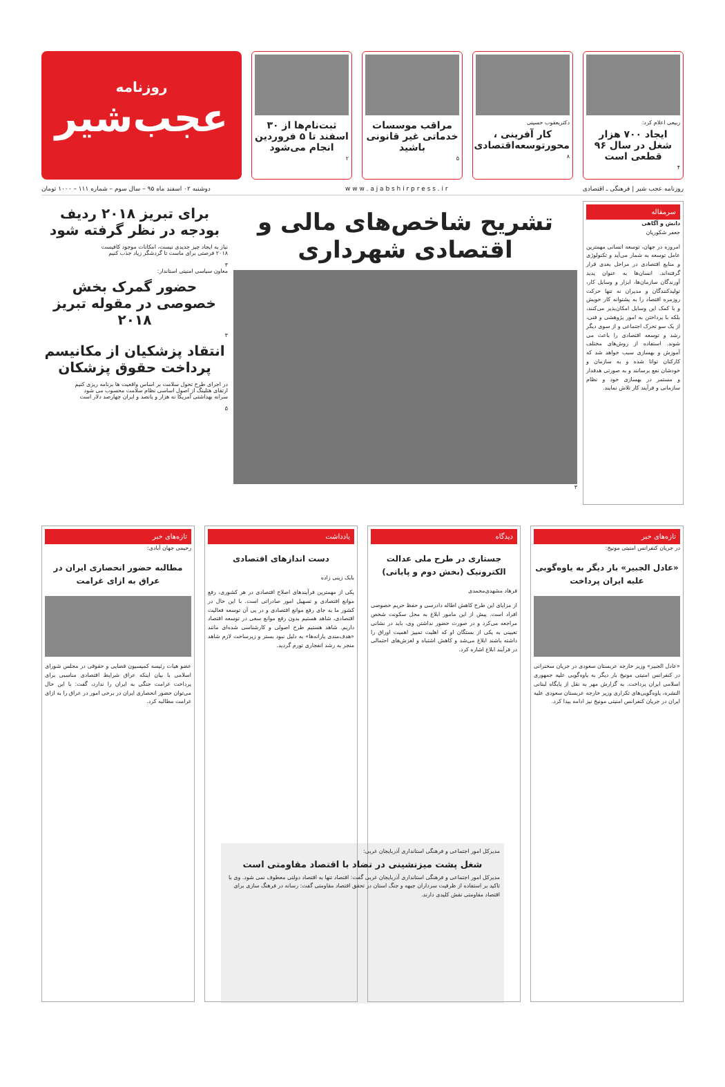ربیعی اعلام کرد:
ایجاد ۷۰۰ هزار شغل در سال ۹۶ قطعی است
۴
دکتریعقوب حسینی
کار آفرینی ، محورتوسعه‌اقتصادی
۸
مراقب موسسات خدماتی غیر قانونی باشید
۵
ثبت‌نام‌ها از ۳۰ اسفند تا ۵ فروردین انجام می‌شود
۲
روزنامه
عجب‌شیر
روزنامه عجب شیر | فرهنگی ـ اقتصادی w w w . a j a b s h i r p r e s s . i r دوشنبه ۰۲ اسفند ماه ۹۵ – سال سوم – شماره ۱۱۱ – ۱۰۰۰ تومان
سرمقاله
دانش و آگاهی
جعفر شکوریان
امروزه در جهان، توسعه انسانی مهمترین عامل توسعه به شمار می‌آید و تکنولوژی و منابع اقتصادی در مراحل بعدی قرار گرفته‌اند. انسان‌ها به عنوان پدید آورندگان سازمان‌ها، ابزار و وسایل کار، تولیدکنندگان و مدیران نه تنها حرکت روزمره اقتصاد را به پشتوانه کار خویش و با کمک این وسایل امکان‌پذیر می‌کنند، بلکه با پرداختن به امور پژوهشی و فنی، از یک سو تحرک اجتماعی و از سوی دیگر رشد و توسعه اقتصادی را باعث می شوند. استفاده از روش‌های مختلف آموزش و بهسازی سبب خواهد شد که کارکنان توانا شده و به سازمان و خودشان نفع برسانند و به صورتی هدفدار و مستمر در بهسازی خود و نظام سازمانی و فرآیند کار تلاش نمایند.
تشریح شاخص‌های مالی و اقتصادی شهرداری
۳
برای تبریز ۲۰۱۸ ردیف بودجه در نظر گرفته شود
نیاز به ایجاد چیز جدیدی نیست، امکانات موجود کافیست
۲۰۱۸ فرصتی برای ماست تا گردشگر زیاد جذب کنیم
۳
معاون سیاسی امنیتی استاندار:
حضور گمرک بخش خصوصی در مقوله تبریز ۲۰۱۸
۳
انتقاد پزشکیان از مکانیسم پرداخت حقوق پزشکان
در اجرای طرح تحول سلامت بر اساس واقعیت ها برنامه ریزی کنیم
ارتقای هتلینگ از اصول اساسی نظام سلامت محسوب می شود
سرانه بهداشتی آمریکا نه هزار و پانصد و ایران چهارصد دلار است
۵
تازه‌های خبر
در جریان کنفرانس امنیتی مونیخ:
«عادل الجبیر» بار دیگر به یاوه‌گویی علیه ایران پرداخت
«عادل الجبیر» وزیر خارجه عربستان سعودی در جریان سخنرانی در کنفرانس امنیتی مونیخ بار دیگر به یاوه‌گویی علیه جمهوری اسلامی ایران پرداخت. به گزارش مهر به نقل از پایگاه لبنانی النشره، یاوه‌گویی‌های تکراری وزیر خارجه عربستان سعودی علیه ایران در جریان کنفرانس امنیتی مونیخ نیز ادامه پیدا کرد.
دیدگاه
جستاری در طرح ملی عدالت الکترونیک (بخش دوم و پایانی)
فرهاد مشهدی‌محمدی
از مزایای این طرح کاهش اطاله دادرسی و حفظ حریم خصوصی افراد است. پیش از این مامور ابلاغ به محل سکونت شخص مراجعه می‌کرد و در صورت حضور نداشتن وی، باید در نشانی تعیینی به یکی از بستگان او که اهلیت تمییز اهمیت اوراق را داشته باشند ابلاغ می‌شد و کاهش اشتباه و لغزش‌های احتمالی در فرآیند ابلاغ اشاره کرد.
یادداشت
دست اندازهای اقتصادی
بابک زینی زاده
یکی از مهمترین فرآیندهای اصلاح اقتصادی در هر کشوری، رفع موانع اقتصادی و تسهیل امور صادراتی است. با این حال در کشور ما به جای رفع موانع اقتصادی و در پی آن توسعه فعالیت اقتصادی، شاهد هستیم بدون رفع موانع سعی در توسعه اقتصاد داریم. شاهد هستیم طرح اصولی و کارشناسی شده‌ای مانند «هدف‌مندی یارانه‌ها» به دلیل نبود بستر و زیرساخت لازم شاهد منجر به رشد انفجاری تورم گردید.
تازه‌های خبر
رحیمی جهان آبادی:
مطالبه حضور انحصاری ایران در عراق به ازای غرامت
عضو هیات رئیسه کمیسیون قضایی و حقوقی در مجلس شورای اسلامی با بیان اینکه عراق شرایط اقتصادی مناسبی برای پرداخت غرامت جنگی به ایران را ندارد، گفت: با این حال می‌توان حضور انحصاری ایران در برخی امور در عراق را به ازای غرامت مطالبه کرد.
مدیرکل امور اجتماعی و فرهنگی استانداری آذربایجان غربی:
شغل پشت میزنشینی در تضاد با اقتصاد مقاومتی است
مدیرکل امور اجتماعی و فرهنگی استانداری آذربایجان غربی گفت: اقتصاد تنها به اقتصاد دولتی معطوف نمی شود. وی با تاکید بر استفاده از ظرفیت سرداران جبهه و جنگ استان در تحقق اقتصاد مقاومتی گفت: رسانه در فرهنگ سازی برای اقتصاد مقاومتی نقش کلیدی دارند.